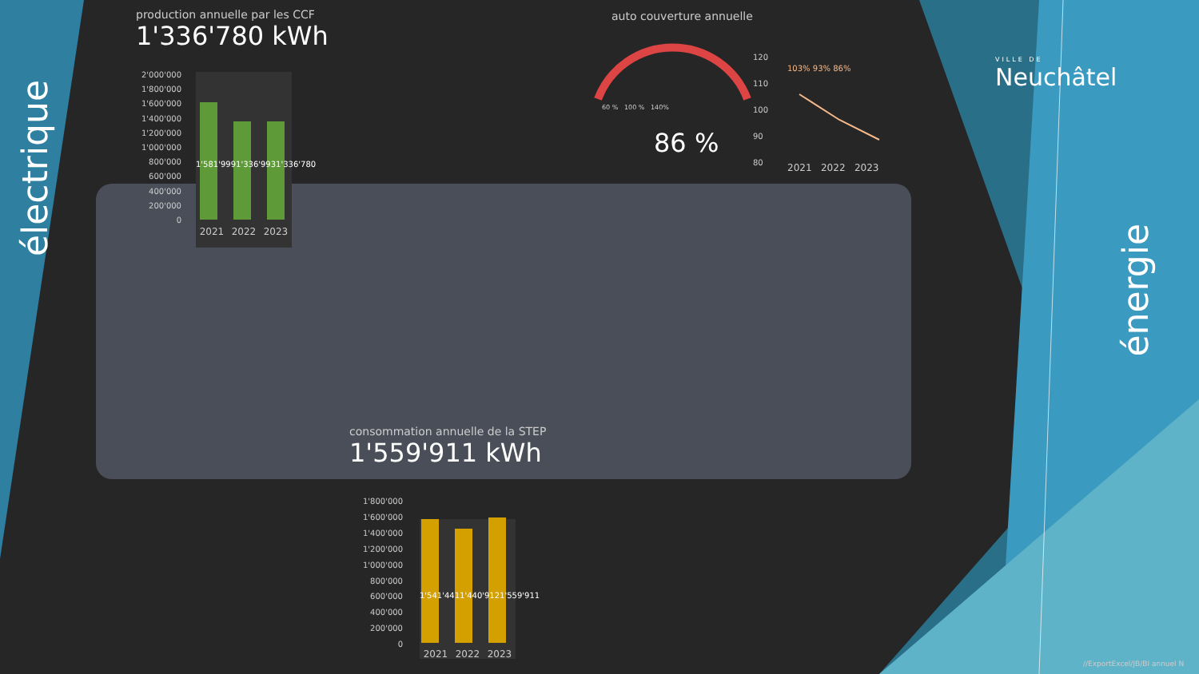électrique
énergie
production annuelle par les CCF
1'336'780 kWh
2'000'000
1'800'000
1'600'000
1'400'000
1'200'000
1'000'000
800'000
600'000
400'000
200'000
0
1'581'999 1'336'993 1'336'780
2021 2022 2023
auto couverture annuelle
60 % 100 % 140%
86 %
120
110
100
90
80
103% 93% 86%
2021 2022 2023
VILLE DE
Neuchâtel
consommation annuelle de la STEP
1'559'911 kWh
1'800'000
1'600'000
1'400'000
1'200'000
1'000'000
800'000
600'000
400'000
200'000
0
1'541'441 1'440'912 1'559'911
2021 2022 2023
//ExportExcel/JB/BI annuel N